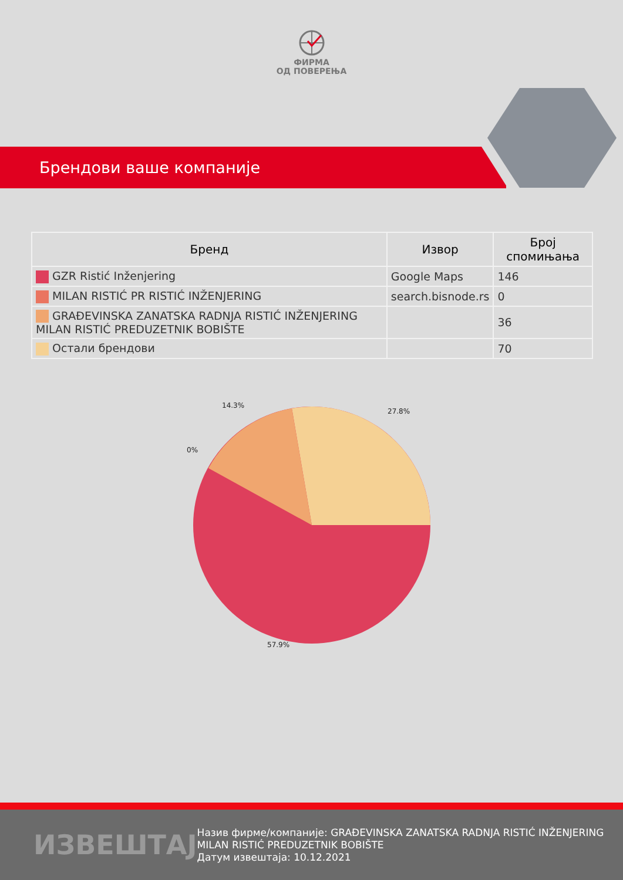ФИРМА
ОД ПОВЕРЕЊА
Брендови ваше компаније
| Бренд | Извор | Број спомињања |
| --- | --- | --- |
| GZR Ristić Inženjering | Google Maps | 146 |
| MILAN RISTIĆ PR RISTIĆ INŽENJERING | search.bisnode.rs | 0 |
| GRAĐEVINSKA ZANATSKA RADNJA RISTIĆ INŽENJERING MILAN RISTIĆ PREDUZETNIK BOBIŠTE | | 36 |
| Остали брендови | | 70 |
14.3%
27.8%
0%
57.9%
ИЗВЕШТАЈ
Назив фирме/компаније: GRAĐEVINSKA ZANATSKA RADNJA RISTIĆ INŽENJERING MILAN RISTIĆ PREDUZETNIK BOBIŠTE
Датум извештаја: 10.12.2021